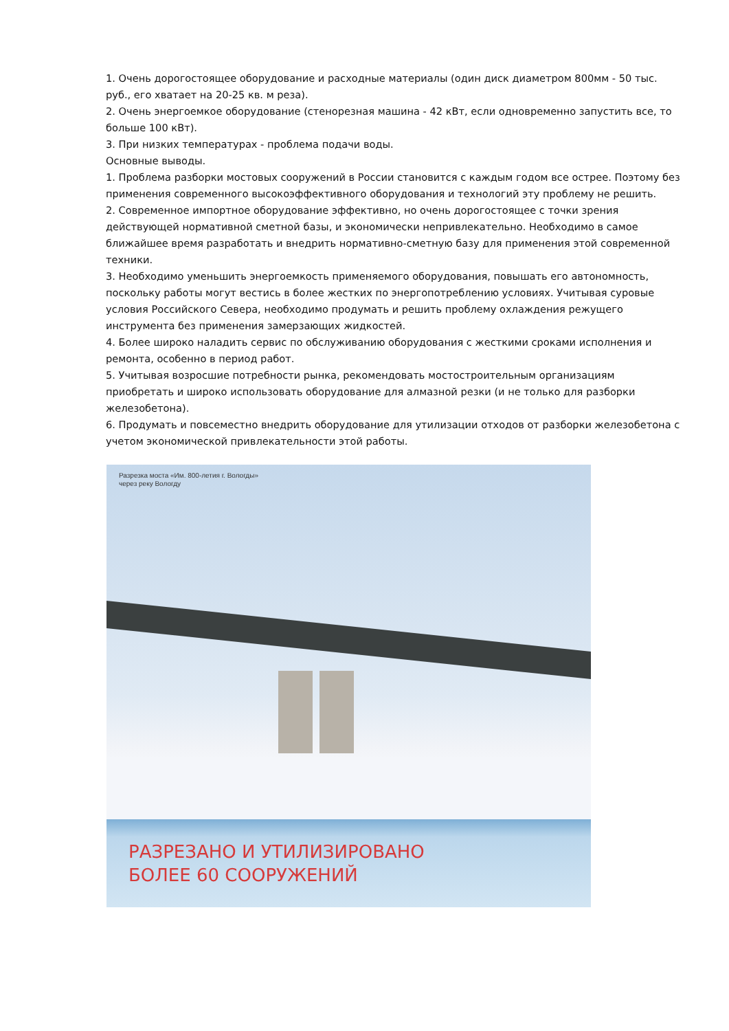1. Очень дорогостоящее оборудование и расходные материалы (один диск диаметром 800мм - 50 тыс. руб., его хватает на 20-25 кв. м реза).
2. Очень энергоемкое оборудование (стенорезная машина - 42 кВт, если одновременно запустить все, то больше 100 кВт).
3. При низких температурах - проблема подачи воды.
Основные выводы.
1. Проблема разборки мостовых сооружений в России становится с каждым годом все острее. Поэтому без применения современного высокоэффективного оборудования и технологий эту проблему не решить.
2. Современное импортное оборудование эффективно, но очень дорогостоящее с точки зрения действующей нормативной сметной базы, и экономически непривлекательно. Необходимо в самое ближайшее время разработать и внедрить нормативно-сметную базу для применения этой современной техники.
3. Необходимо уменьшить энергоемкость применяемого оборудования, повышать его автономность, поскольку работы могут вестись в более жестких по энергопотреблению условиях. Учитывая суровые условия Российского Севера, необходимо продумать и решить проблему охлаждения режущего инструмента без применения замерзающих жидкостей.
4. Более широко наладить сервис по обслуживанию оборудования с жесткими сроками исполнения и ремонта, особенно в период работ.
5. Учитывая возросшие потребности рынка, рекомендовать мостостроительным организациям приобретать и широко использовать оборудование для алмазной резки (и не только для разборки железобетона).
6. Продумать и повсеместно внедрить оборудование для утилизации отходов от разборки железобетона с учетом экономической привлекательности этой работы.
Разрезка моста «Им. 800-летия г. Вологды»
через реку Вологду
РАЗРЕЗАНО И УТИЛИЗИРОВАНО
БОЛЕЕ 60 СООРУЖЕНИЙ